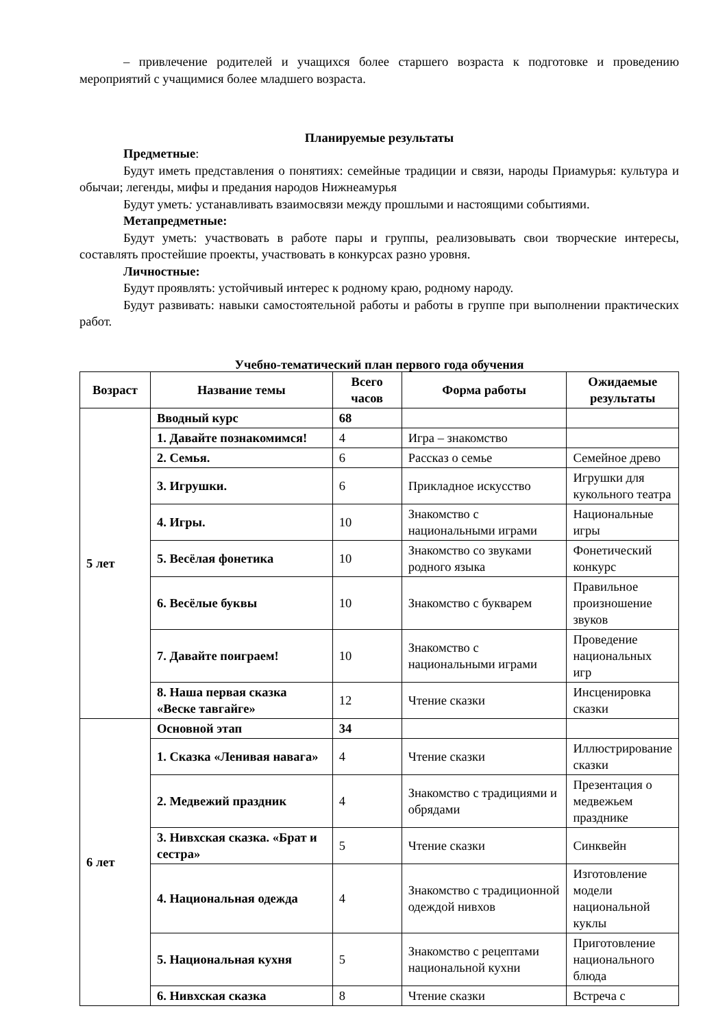– привлечение родителей и учащихся более старшего возраста к подготовке и проведению мероприятий с учащимися более младшего возраста.
Планируемые результаты
Предметные:
Будут иметь представления о понятиях: семейные традиции и связи, народы Приамурья: культура и обычаи; легенды, мифы и предания народов Нижнеамурья
Будут уметь: устанавливать взаимосвязи между прошлыми и настоящими событиями.
Метапредметные:
Будут уметь: участвовать в работе пары и группы, реализовывать свои творческие интересы, составлять простейшие проекты, участвовать в конкурсах разно уровня.
Личностные:
Будут проявлять: устойчивый интерес к родному краю, родному народу.
Будут развивать: навыки самостоятельной работы и работы в группе при выполнении практических работ.
Учебно-тематический план первого года обучения
| Возраст | Название темы | Всего часов | Форма работы | Ожидаемые результаты |
| --- | --- | --- | --- | --- |
| 5 лет | Вводный курс | 68 | | |
| | 1. Давайте познакомимся! | 4 | Игра – знакомство | |
| | 2. Семья. | 6 | Рассказ о семье | Семейное древо |
| | 3. Игрушки. | 6 | Прикладное искусство | Игрушки для кукольного театра |
| | 4. Игры. | 10 | Знакомство с национальными играми | Национальные игры |
| | 5. Весёлая фонетика | 10 | Знакомство со звуками родного языка | Фонетический конкурс |
| | 6. Весёлые буквы | 10 | Знакомство с букварем | Правильное произношение звуков |
| | 7. Давайте поиграем! | 10 | Знакомство с национальными играми | Проведение национальных игр |
| | 8. Наша первая сказка «Веске тавгайге» | 12 | Чтение сказки | Инсценировка сказки |
| 6 лет | Основной этап | 34 | | |
| | 1. Сказка «Ленивая навага» | 4 | Чтение сказки | Иллюстрирование сказки |
| | 2. Медвежий праздник | 4 | Знакомство с традициями и обрядами | Презентация о медвежьем празднике |
| | 3. Нивхская сказка. «Брат и сестра» | 5 | Чтение сказки | Синквейн |
| | 4. Национальная одежда | 4 | Знакомство с традиционной одеждой нивхов | Изготовление модели национальной куклы |
| | 5. Национальная кухня | 5 | Знакомство с рецептами национальной кухни | Приготовление национального блюда |
| | 6. Нивхская сказка | 8 | Чтение сказки | Встреча с |